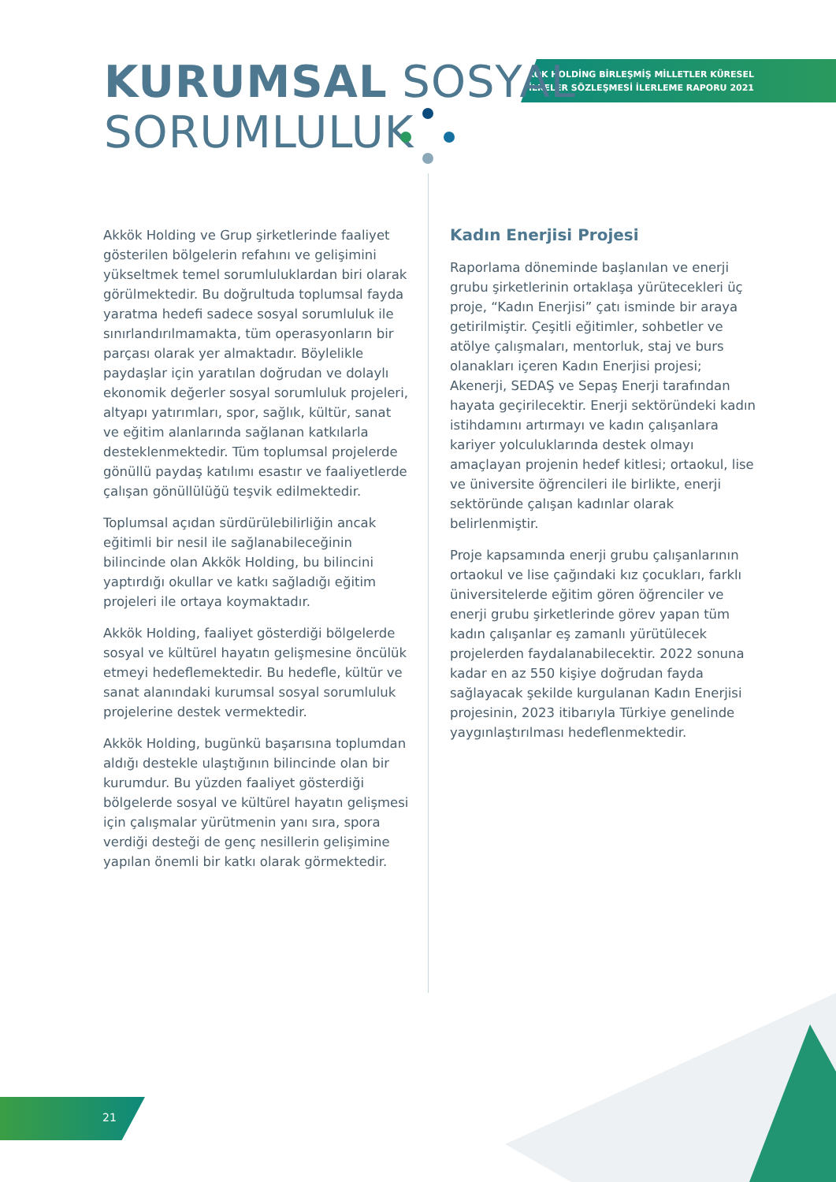AKKÖK HOLDİNG BİRLEŞMİŞ MİLLETLER KÜRESEL
İLKELER SÖZLEŞMESİ İLERLEME RAPORU 2021
KURUMSAL SOSYAL
SORUMLULUK
Akkök Holding ve Grup şirketlerinde faaliyet gösterilen bölgelerin refahını ve gelişimini yükseltmek temel sorumluluklardan biri olarak görülmektedir. Bu doğrultuda toplumsal fayda yaratma hedefi sadece sosyal sorumluluk ile sınırlandırılmamakta, tüm operasyonların bir parçası olarak yer almaktadır. Böylelikle paydaşlar için yaratılan doğrudan ve dolaylı ekonomik değerler sosyal sorumluluk projeleri, altyapı yatırımları, spor, sağlık, kültür, sanat ve eğitim alanlarında sağlanan katkılarla desteklenmektedir. Tüm toplumsal projelerde gönüllü paydaş katılımı esastır ve faaliyetlerde çalışan gönüllülüğü teşvik edilmektedir.
Toplumsal açıdan sürdürülebilirliğin ancak eğitimli bir nesil ile sağlanabileceğinin bilincinde olan Akkök Holding, bu bilincini yaptırdığı okullar ve katkı sağladığı eğitim projeleri ile ortaya koymaktadır.
Akkök Holding, faaliyet gösterdiği bölgelerde sosyal ve kültürel hayatın gelişmesine öncülük etmeyi hedeflemektedir. Bu hedefle, kültür ve sanat alanındaki kurumsal sosyal sorumluluk projelerine destek vermektedir.
Akkök Holding, bugünkü başarısına toplumdan aldığı destekle ulaştığının bilincinde olan bir kurumdur. Bu yüzden faaliyet gösterdiği bölgelerde sosyal ve kültürel hayatın gelişmesi için çalışmalar yürütmenin yanı sıra, spora verdiği desteği de genç nesillerin gelişimine yapılan önemli bir katkı olarak görmektedir.
Kadın Enerjisi Projesi
Raporlama döneminde başlanılan ve enerji grubu şirketlerinin ortaklaşa yürütecekleri üç proje, “Kadın Enerjisi” çatı isminde bir araya getirilmiştir. Çeşitli eğitimler, sohbetler ve atölye çalışmaları, mentorluk, staj ve burs olanakları içeren Kadın Enerjisi projesi; Akenerji, SEDAŞ ve Sepaş Enerji tarafından hayata geçirilecektir. Enerji sektöründeki kadın istihdamını artırmayı ve kadın çalışanlara kariyer yolculuklarında destek olmayı amaçlayan projenin hedef kitlesi; ortaokul, lise ve üniversite öğrencileri ile birlikte, enerji sektöründe çalışan kadınlar olarak belirlenmiştir.
Proje kapsamında enerji grubu çalışanlarının ortaokul ve lise çağındaki kız çocukları, farklı üniversitelerde eğitim gören öğrenciler ve enerji grubu şirketlerinde görev yapan tüm kadın çalışanlar eş zamanlı yürütülecek projelerden faydalanabilecektir. 2022 sonuna kadar en az 550 kişiye doğrudan fayda sağlayacak şekilde kurgulanan Kadın Enerjisi projesinin, 2023 itibarıyla Türkiye genelinde yaygınlaştırılması hedeflenmektedir.
21